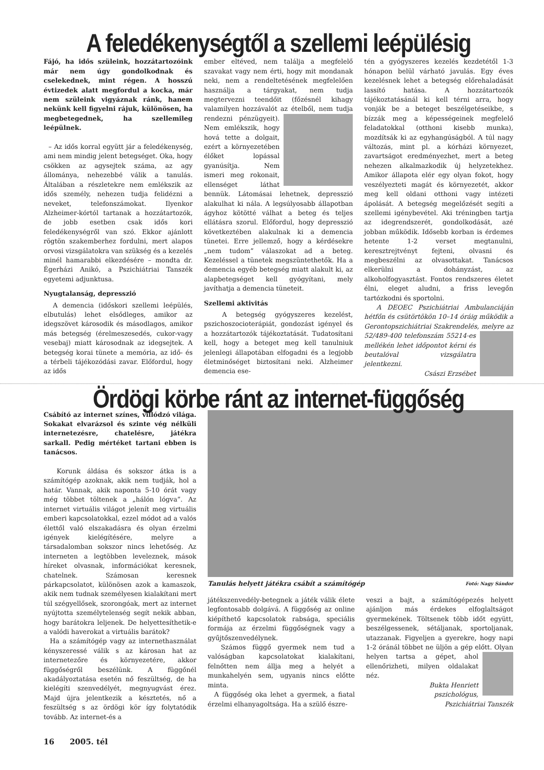A feledékenységtől a szellemi leépülésig
Fájó, ha idős szüleink, hozzátartozóink már nem úgy gondolkodnak és cselekednek, mint régen. A hosszú évtizedek alatt megfordul a kocka, már nem szüleink vigyáznak ránk, hanem nekünk kell figyelni rájuk, különösen, ha megbetegednek, ha szellemileg leépülnek.
– Az idős korral együtt jár a feledékenység, ami nem mindig jelent betegséget. Oka, hogy csökken az agysejtek száma, az agy állománya, nehezebbé válik a tanulás. Általában a részletekre nem emlékszik az idős személy, nehezen tudja felidézni a neveket, telefonszámokat. Ilyenkor Alzheimer-kórtól tartanak a hozzátartozók, de jobb esetben csak idős kori feledékenységről van szó. Ekkor ajánlott rögtön szakemberhez fordulni, mert alapos orvosi vizsgálatokra van szükség és a kezelés minél hamarabbi elkezdésére – mondta dr. Égerházi Anikó, a Pszichiátriai Tanszék egyetemi adjunktusa.
Nyugtalanság, depresszió
A demencia (időskori szellemi leépülés, elbutulás) lehet elsődleges, amikor az idegszövet károsodik és másodlagos, amikor más betegség (érelmeszesedés, cukor-vagy vesebaj) miatt károsodnak az idegsejtek. A betegség korai tünete a memória, az idő- és a térbeli tájékozódási zavar. Előfordul, hogy az idős
ember eltéved, nem találja a megfelelő szavakat vagy nem érti, hogy mit mondanak neki, nem a rendeltetésének megfelelően használja a tárgyakat, nem tudja megtervezni teendőit (főzésnél kihagy valamilyen hozzávalót az ételből, nem tudja rendezni pénzügyeit). Nem emlékszik, hogy hová tette a dolgait, ezért a környezetében élőket lopással gyanúsítja. Nem ismeri meg rokonait, ellenséget láthat bennük. Látomásai lehetnek, depresszió alakulhat ki nála. A legsúlyosabb állapotban ágyhoz kötötté válhat a beteg és teljes ellátásra szorul. Előfordul, hogy depresszió következtében alakulnak ki a demencia tünetei. Erre jellemző, hogy a kérdésekre „nem tudom” válaszokat ad a beteg. Kezeléssel a tünetek megszüntethetők. Ha a demencia egyéb betegség miatt alakult ki, az alapbetegséget kell gyógyítani, mely javíthatja a demencia tüneteit.
Szellemi aktivitás
A betegség gyógyszeres kezelést, pszichoszocioterápiát, gondozást igényel és a hozzátartozók tájékoztatását. Tudatosítani kell, hogy a beteget meg kell tanulniuk jelenlegi állapotában elfogadni és a legjobb életminőséget biztosítani neki. Alzheimer demencia ese-
tén a gyógyszeres kezelés kezdetétől 1-3 hónapon belül várható javulás. Egy éves kezelésnek lehet a betegség előrehaladását lassító hatása. A hozzátartozók tájékoztatásánál ki kell térni arra, hogy vonják be a beteget beszélgetéseikbe, s bízzák meg a képességeinek megfelelő feladatokkal (otthoni kisebb munka), mozdítsák ki az egyhangúságból. A túl nagy változás, mint pl. a kórházi környezet, zavartságot eredményezhet, mert a beteg nehezen alkalmazkodik új helyzetekhez. Amikor állapota elér egy olyan fokot, hogy veszélyezteti magát és környezetét, akkor meg kell oldani otthoni vagy intézeti ápolását. A betegség megelőzését segíti a szellemi igénybevétel. Aki tréningben tartja az idegrendszerét, gondolkodását, azé jobban működik. Idősebb korban is érdemes hetente 1-2 verset megtanulni, keresztrejtvényt fejteni, olvasni és megbeszélni az olvasottakat. Tanácsos elkerülni a dohányzást, az alkoholfogyasztást. Fontos rendszeres életet élni, eleget aludni, a friss levegőn tartózkodni és sportolni.
A DEOEC Pszichiátriai Ambulanciáján hétfőn és csütörtökön 10–14 óráig működik a Gerontopszichiátriai Szakrendelés, melyre az 52/489-400 telefonszám 55214-es mellékén lehet időpontot kérni és beutalóval vizsgálatra jelentkezni.
Császi Erzsébet
Ördögi körbe ránt az internet-függőség
Csábító az internet színes, villódzó világa. Sokakat elvarázsol és szinte vég nélküli internetezésre, chatelésre, játékra sarkall. Pedig mértéket tartani ebben is tanácsos.
Korunk áldása és sokszor átka is a számítógép azoknak, akik nem tudják, hol a határ. Vannak, akik naponta 5-10 órát vagy még többet töltenek a „hálón lógva”. Az internet virtuális világot jelenít meg virtuális emberi kapcsolatokkal, ezzel módot ad a valós élettől való elszakadásra és olyan érzelmi igények kielégítésére, melyre a társadalomban sokszor nincs lehetőség. Az interneten a legtöbben leveleznek, mások híreket olvasnak, információkat keresnek, chatelnek. Számosan keresnek párkapcsolatot, különösen azok a kamaszok, akik nem tudnak személyesen kialakítani mert túl szégyellősek, szorongóak, mert az internet nyújtotta személytelenség segít nekik abban, hogy barátokra leljenek. De helyettesíthetik-e a valódi haverokat a virtuális barátok?
Ha a számítógép vagy az internethasználat kényszeressé válik s az károsan hat az internetezőre és környezetére, akkor függőségről beszélünk. A függőnél akadályoztatása esetén nő feszültség, de ha kielégíti szenvedélyét, megnyugvást érez. Majd újra jelentkezik a késztetés, nő a feszültség s az ördögi kör így folytatódik tovább. Az internet-és a
Tanulás helyett játékra csábít a számítógép Fotó: Nagy Sándor
játékszenvedély-betegnek a játék válik élete legfontosabb dolgává. A függőség az online kiépíthető kapcsolatok rabsága, speciális formája az érzelmi függőségnek vagy a gyűjtőszenvedélynek.
Számos függő gyermek nem tud a valóságban kapcsolatokat kialakítani, felnőtten nem állja meg a helyét a munkahelyén sem, ugyanis nincs előtte minta.
A függőség oka lehet a gyermek, a fiatal érzelmi elhanyagoltsága. Ha a szülő észre-
veszi a bajt, a számítógépezés helyett ajánljon más érdekes elfoglaltságot gyermekének. Töltsenek több időt együtt, beszélgessenek, sétáljanak, sportoljanak, utazzanak. Figyeljen a gyerekre, hogy napi 1-2 óránál többet ne üljön a gép előtt. Olyan helyen tartsa a gépet, ahol ellenőrizheti, milyen oldalakat néz.
Bukta Henriett
pszichológus,
Pszichiátriai Tanszék
16 2005. tél